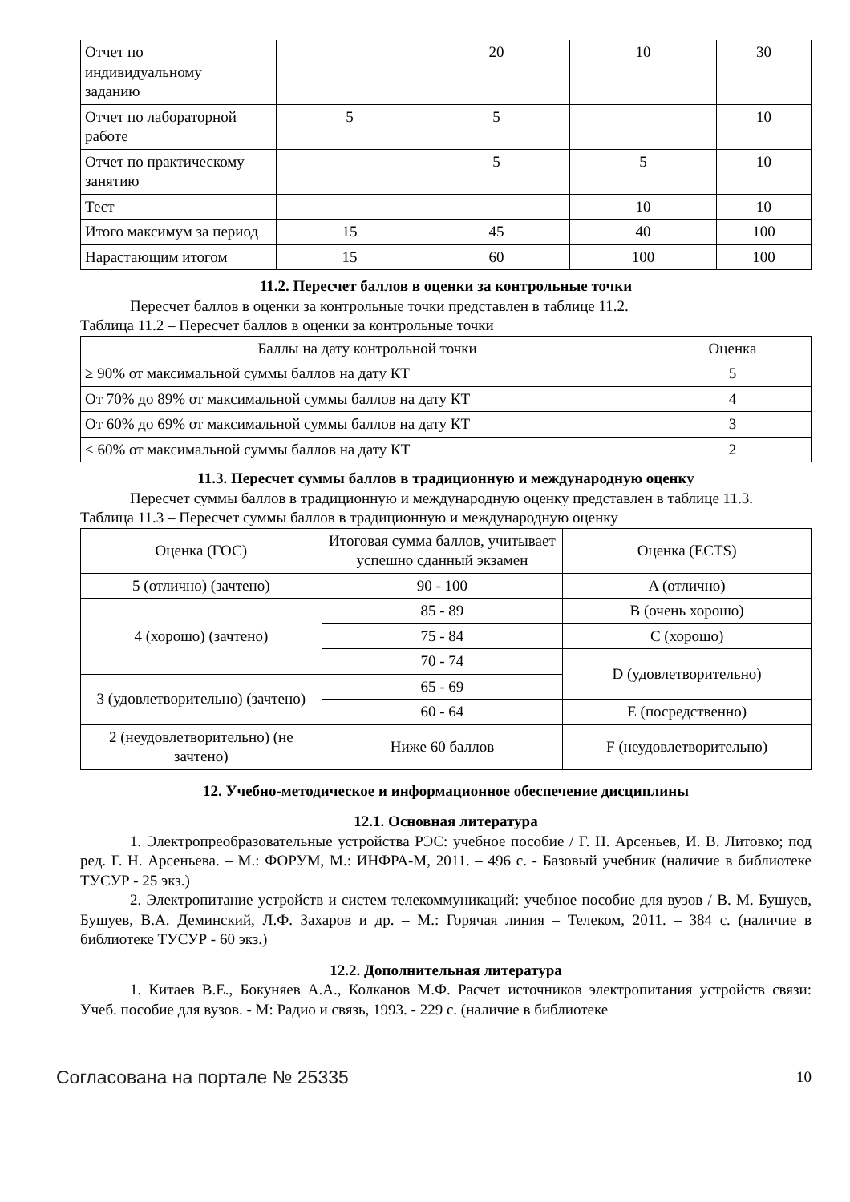| Отчет по индивидуальному заданию | | 20 | 10 | 30 |
| Отчет по лабораторной работе | 5 | 5 | | 10 |
| Отчет по практическому занятию | | 5 | 5 | 10 |
| Тест | | | 10 | 10 |
| Итого максимум за период | 15 | 45 | 40 | 100 |
| Нарастающим итогом | 15 | 60 | 100 | 100 |
11.2. Пересчет баллов в оценки за контрольные точки
Пересчет баллов в оценки за контрольные точки представлен в таблице 11.2.
Таблица 11.2 – Пересчет баллов в оценки за контрольные точки
| Баллы на дату контрольной точки | Оценка |
| --- | --- |
| ≥ 90% от максимальной суммы баллов на дату КТ | 5 |
| От 70% до 89% от максимальной суммы баллов на дату КТ | 4 |
| От 60% до 69% от максимальной суммы баллов на дату КТ | 3 |
| < 60% от максимальной суммы баллов на дату КТ | 2 |
11.3. Пересчет суммы баллов в традиционную и международную оценку
Пересчет суммы баллов в традиционную и международную оценку представлен в таблице 11.3.
Таблица 11.3 – Пересчет суммы баллов в традиционную и международную оценку
| Оценка (ГОС) | Итоговая сумма баллов, учитывает успешно сданный экзамен | Оценка (ECTS) |
| 5 (отлично) (зачтено) | 90 - 100 | A (отлично) |
| 4 (хорошо) (зачтено) | 85 - 89 | B (очень хорошо) |
| | 75 - 84 | C (хорошо) |
| | 70 - 74 | D (удовлетворительно) |
| 3 (удовлетворительно) (зачтено) | 65 - 69 | |
| | 60 - 64 | E (посредственно) |
| 2 (неудовлетворительно) (не зачтено) | Ниже 60 баллов | F (неудовлетворительно) |
12. Учебно-методическое и информационное обеспечение дисциплины
12.1. Основная литература
1. Электропреобразовательные устройства РЭС: учебное пособие / Г. Н. Арсеньев, И. В. Литовко; под ред. Г. Н. Арсеньева. – М.: ФОРУМ, М.: ИНФРА-М, 2011. – 496 с. - Базовый учебник (наличие в библиотеке ТУСУР - 25 экз.)
2. Электропитание устройств и систем телекоммуникаций: учебное пособие для вузов / В. М. Бушуев, Бушуев, В.А. Деминский, Л.Ф. Захаров и др. – М.: Горячая линия – Телеком, 2011. – 384 с. (наличие в библиотеке ТУСУР - 60 экз.)
12.2. Дополнительная литература
1. Китаев В.Е., Бокуняев А.А., Колканов М.Ф. Расчет источников электропитания устройств связи: Учеб. пособие для вузов. - М: Радио и связь, 1993. - 229 с. (наличие в библиотеке
Согласована на портале № 25335 10